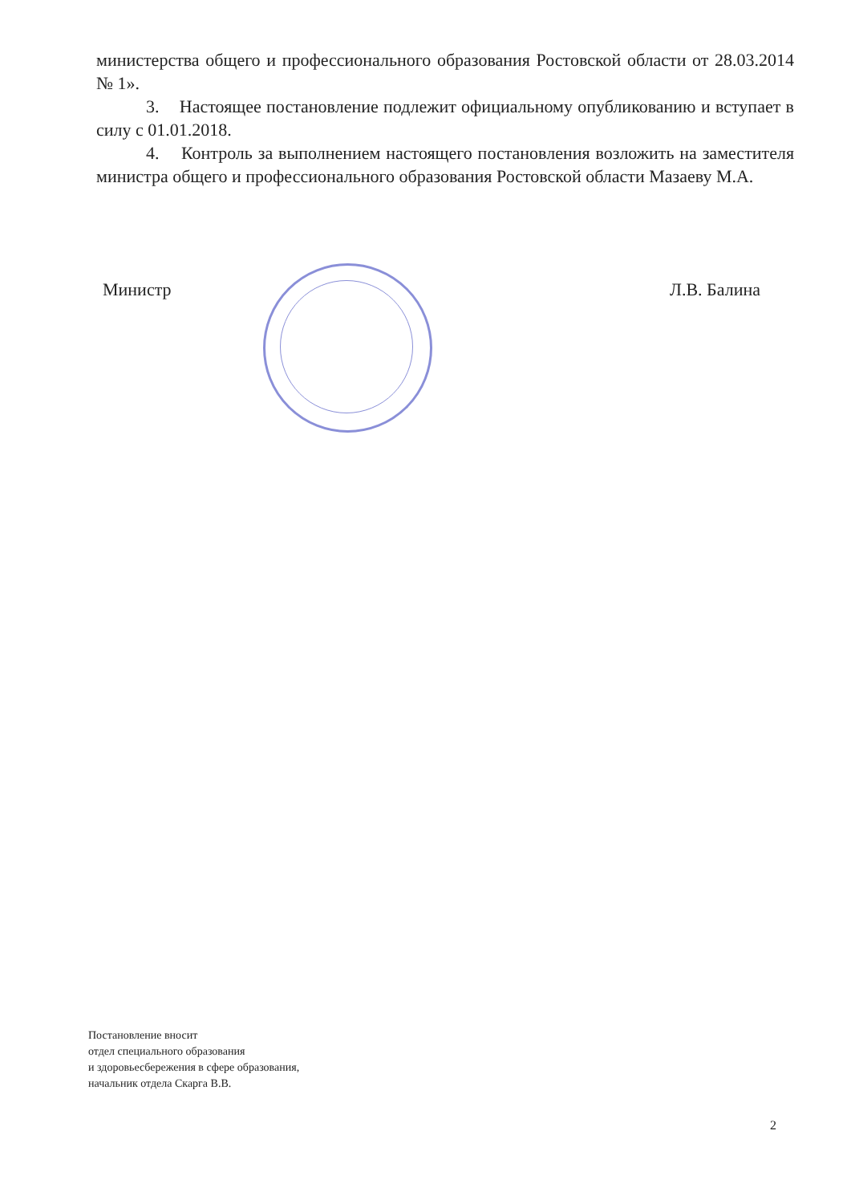министерства общего и профессионального образования Ростовской области от 28.03.2014 № 1».
3. Настоящее постановление подлежит официальному опубликованию и вступает в силу с 01.01.2018.
4. Контроль за выполнением настоящего постановления возложить на заместителя министра общего и профессионального образования Ростовской области Мазаеву М.А.
Министр Л.В. Балина
Постановление вносит
отдел специального образования
и здоровьесбережения в сфере образования,
начальник отдела Скарга В.В.
2